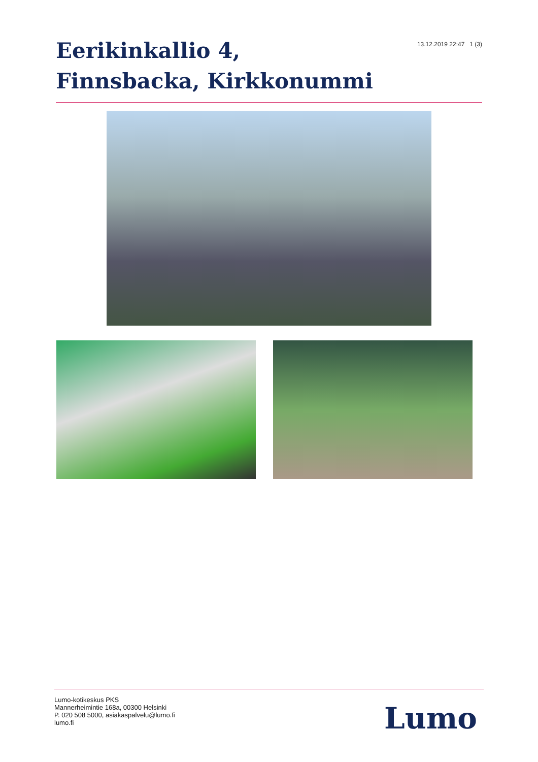Eerikinkallio 4, Finnsbacka, Kirkkonummi
13.12.2019 22:47 1 (3)
Lumo-kotikeskus PKS
Mannerheimintie 168a, 00300 Helsinki
P. 020 508 5000, asiakaspalvelu@lumo.fi
lumo.fi
Lumo